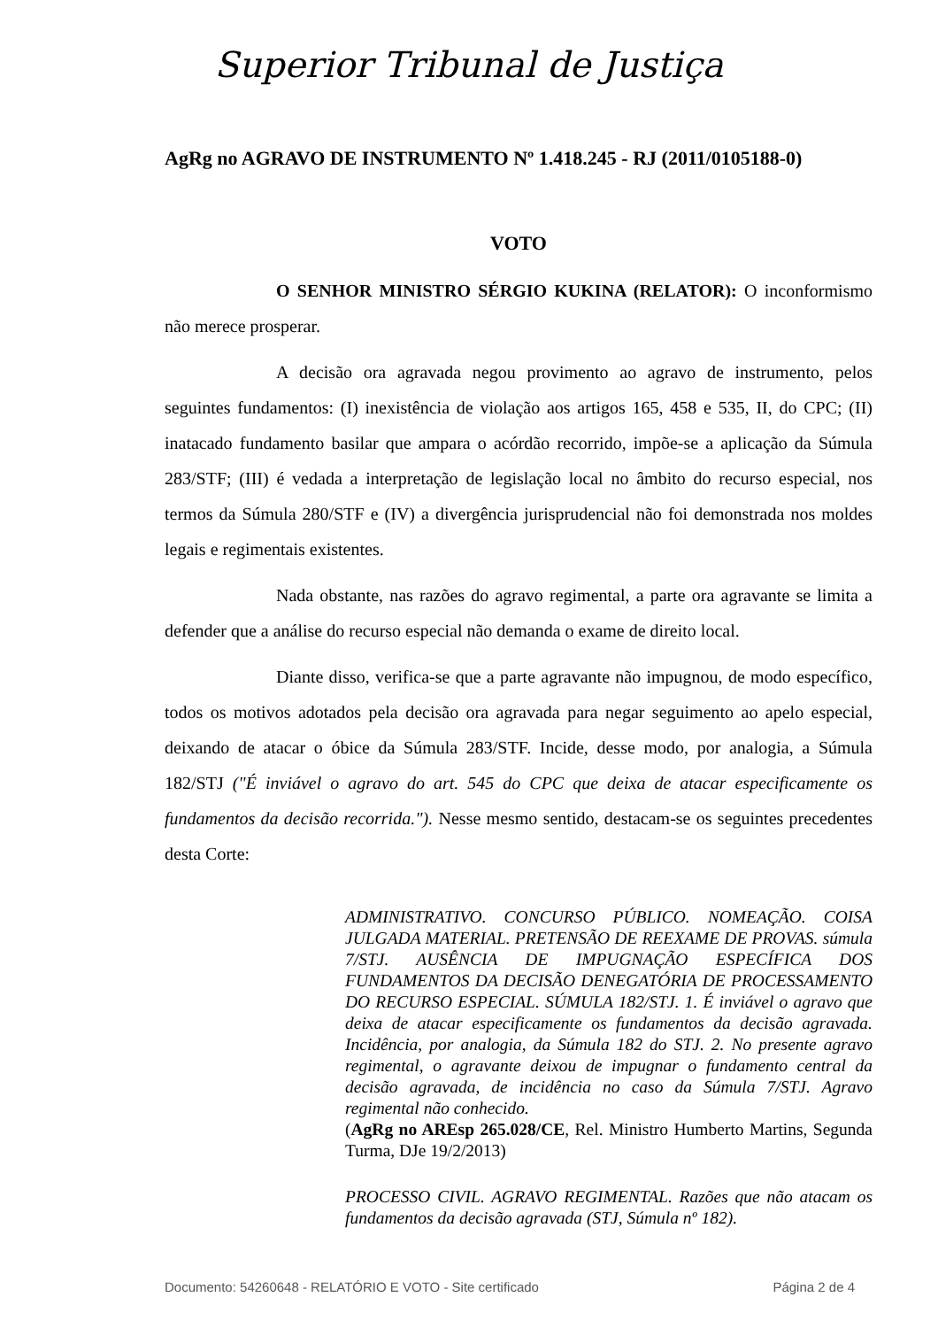Superior Tribunal de Justiça
AgRg no AGRAVO DE INSTRUMENTO Nº 1.418.245 - RJ (2011/0105188-0)
VOTO
O SENHOR MINISTRO SÉRGIO KUKINA (RELATOR): O inconformismo não merece prosperar.
A decisão ora agravada negou provimento ao agravo de instrumento, pelos seguintes fundamentos: (I) inexistência de violação aos artigos 165, 458 e 535, II, do CPC; (II) inatacado fundamento basilar que ampara o acórdão recorrido, impõe-se a aplicação da Súmula 283/STF; (III) é vedada a interpretação de legislação local no âmbito do recurso especial, nos termos da Súmula 280/STF e (IV) a divergência jurisprudencial não foi demonstrada nos moldes legais e regimentais existentes.
Nada obstante, nas razões do agravo regimental, a parte ora agravante se limita a defender que a análise do recurso especial não demanda o exame de direito local.
Diante disso, verifica-se que a parte agravante não impugnou, de modo específico, todos os motivos adotados pela decisão ora agravada para negar seguimento ao apelo especial, deixando de atacar o óbice da Súmula 283/STF. Incide, desse modo, por analogia, a Súmula 182/STJ ("É inviável o agravo do art. 545 do CPC que deixa de atacar especificamente os fundamentos da decisão recorrida."). Nesse mesmo sentido, destacam-se os seguintes precedentes desta Corte:
ADMINISTRATIVO. CONCURSO PÚBLICO. NOMEAÇÃO. COISA JULGADA MATERIAL. PRETENSÃO DE REEXAME DE PROVAS. súmula 7/STJ. AUSÊNCIA DE IMPUGNAÇÃO ESPECÍFICA DOS FUNDAMENTOS DA DECISÃO DENEGATÓRIA DE PROCESSAMENTO DO RECURSO ESPECIAL. SÚMULA 182/STJ. 1. É inviável o agravo que deixa de atacar especificamente os fundamentos da decisão agravada. Incidência, por analogia, da Súmula 182 do STJ. 2. No presente agravo regimental, o agravante deixou de impugnar o fundamento central da decisão agravada, de incidência no caso da Súmula 7/STJ. Agravo regimental não conhecido.
(AgRg no AREsp 265.028/CE, Rel. Ministro Humberto Martins, Segunda Turma, DJe 19/2/2013)
PROCESSO CIVIL. AGRAVO REGIMENTAL. Razões que não atacam os fundamentos da decisão agravada (STJ, Súmula nº 182).
Documento: 54260648 - RELATÓRIO E VOTO - Site certificado Página 2 de 4